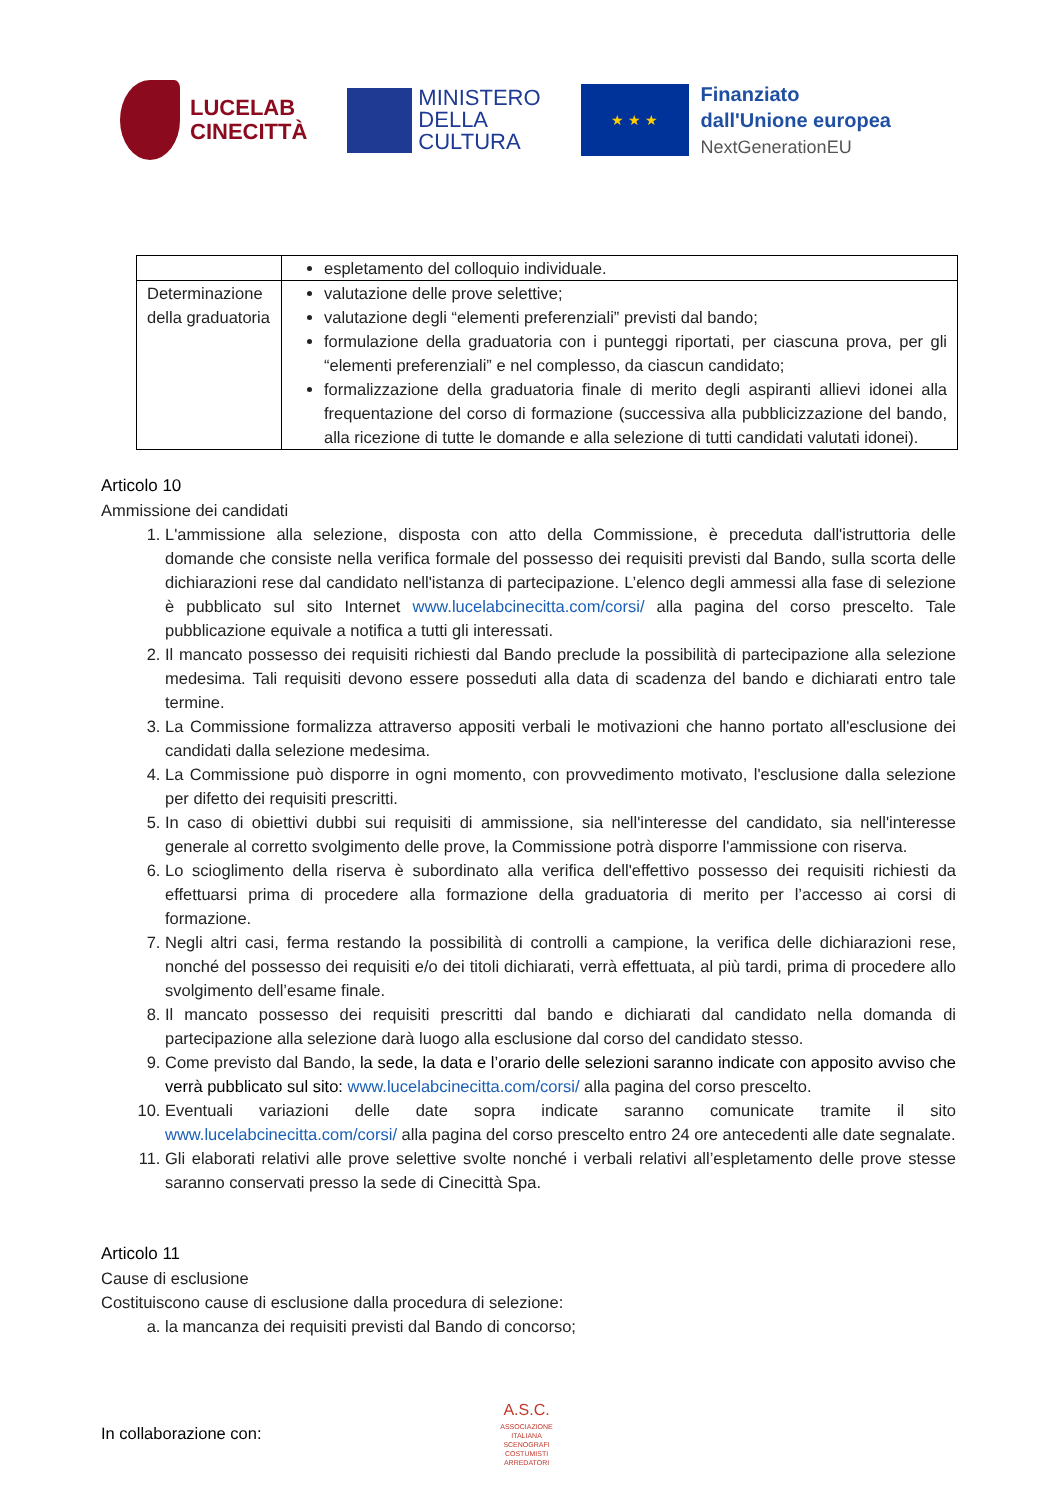LUCELAB
CINECITTÀ
MINISTERO
DELLA
CULTURA
★ ★ ★
Finanziato
dall'Unione europea
NextGenerationEU
| | espletamento del colloquio individuale. |
| Determinazione della graduatoria | valutazione delle prove selettive; valutazione degli “elementi preferenziali” previsti dal bando; formulazione della graduatoria con i punteggi riportati, per ciascuna prova, per gli “elementi preferenziali” e nel complesso, da ciascun candidato; formalizzazione della graduatoria finale di merito degli aspiranti allievi idonei alla frequentazione del corso di formazione (successiva alla pubblicizzazione del bando, alla ricezione di tutte le domande e alla selezione di tutti candidati valutati idonei). |
Articolo 10
Ammissione dei candidati
1. L'ammissione alla selezione, disposta con atto della Commissione, è preceduta dall'istruttoria delle domande che consiste nella verifica formale del possesso dei requisiti previsti dal Bando, sulla scorta delle dichiarazioni rese dal candidato nell'istanza di partecipazione. L’elenco degli ammessi alla fase di selezione è pubblicato sul sito Internet www.lucelabcinecitta.com/corsi/ alla pagina del corso prescelto. Tale pubblicazione equivale a notifica a tutti gli interessati.
2. Il mancato possesso dei requisiti richiesti dal Bando preclude la possibilità di partecipazione alla selezione medesima. Tali requisiti devono essere posseduti alla data di scadenza del bando e dichiarati entro tale termine.
3. La Commissione formalizza attraverso appositi verbali le motivazioni che hanno portato all'esclusione dei candidati dalla selezione medesima.
4. La Commissione può disporre in ogni momento, con provvedimento motivato, l'esclusione dalla selezione per difetto dei requisiti prescritti.
5. In caso di obiettivi dubbi sui requisiti di ammissione, sia nell'interesse del candidato, sia nell'interesse generale al corretto svolgimento delle prove, la Commissione potrà disporre l'ammissione con riserva.
6. Lo scioglimento della riserva è subordinato alla verifica dell'effettivo possesso dei requisiti richiesti da effettuarsi prima di procedere alla formazione della graduatoria di merito per l’accesso ai corsi di formazione.
7. Negli altri casi, ferma restando la possibilità di controlli a campione, la verifica delle dichiarazioni rese, nonché del possesso dei requisiti e/o dei titoli dichiarati, verrà effettuata, al più tardi, prima di procedere allo svolgimento dell’esame finale.
8. Il mancato possesso dei requisiti prescritti dal bando e dichiarati dal candidato nella domanda di partecipazione alla selezione darà luogo alla esclusione dal corso del candidato stesso.
9. Come previsto dal Bando, la sede, la data e l’orario delle selezioni saranno indicate con apposito avviso che verrà pubblicato sul sito: www.lucelabcinecitta.com/corsi/ alla pagina del corso prescelto.
10. Eventuali variazioni delle date sopra indicate saranno comunicate tramite il sito www.lucelabcinecitta.com/corsi/ alla pagina del corso prescelto entro 24 ore antecedenti alle date segnalate.
11. Gli elaborati relativi alle prove selettive svolte nonché i verbali relativi all’espletamento delle prove stesse saranno conservati presso la sede di Cinecittà Spa.
Articolo 11
Cause di esclusione
Costituiscono cause di esclusione dalla procedura di selezione:
a. la mancanza dei requisiti previsti dal Bando di concorso;
In collaborazione con:
A.S.C.
ASSOCIAZIONE ITALIANA SCENOGRAFI COSTUMISTI ARREDATORI